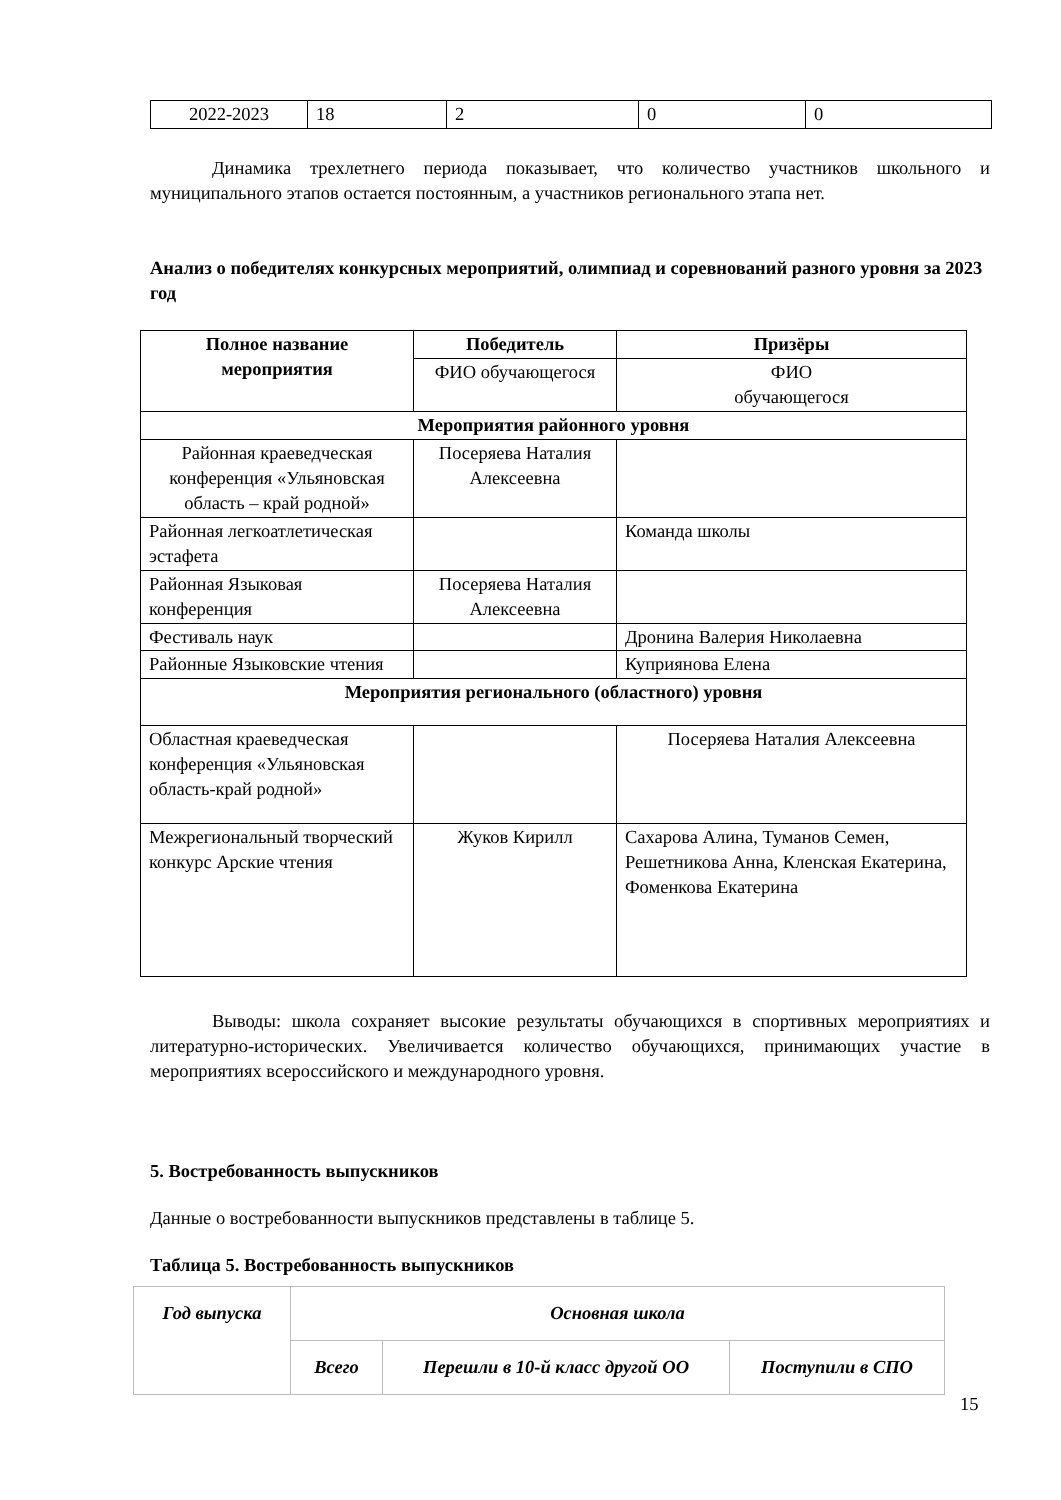| 2022-2023 | 18 | 2 | 0 | 0 |
Динамика трехлетнего периода показывает, что количество участников школьного и муниципального этапов остается постоянным, а участников регионального этапа нет.
Анализ о победителях конкурсных мероприятий, олимпиад и соревнований разного уровня за 2023 год
| Полное название мероприятия | Победитель | Призёры |
| --- | --- | --- |
| | ФИО обучающегося | ФИО обучающегося |
| Мероприятия районного уровня | | |
| Районная краеведческая конференция «Ульяновская область – край родной» | Посеряева Наталия Алексеевна | |
| Районная легкоатлетическая эстафета | | Команда школы |
| Районная Языковая конференция | Посеряева Наталия Алексеевна | |
| Фестиваль наук | | Дронина Валерия Николаевна |
| Районные Языковские чтения | | Куприянова Елена |
| Мероприятия регионального (областного) уровня | | |
| Областная краеведческая конференция «Ульяновская область-край родной» | | Посеряева Наталия Алексеевна |
| Межрегиональный творческий конкурс Арские чтения | Жуков Кирилл | Сахарова Алина, Туманов Семен, Решетникова Анна, Кленская Екатерина, Фоменкова Екатерина |
Выводы: школа сохраняет высокие результаты обучающихся в спортивных мероприятиях и литературно-исторических. Увеличивается количество обучающихся, принимающих участие в мероприятиях всероссийского и международного уровня.
5. Востребованность выпускников
Данные о востребованности выпускников представлены в таблице 5.
Таблица 5. Востребованность выпускников
| Год выпуска | Основная школа | | |
| --- | --- | --- | --- |
| | Всего | Перешли в 10-й класс другой ОО | Поступили в СПО |
15